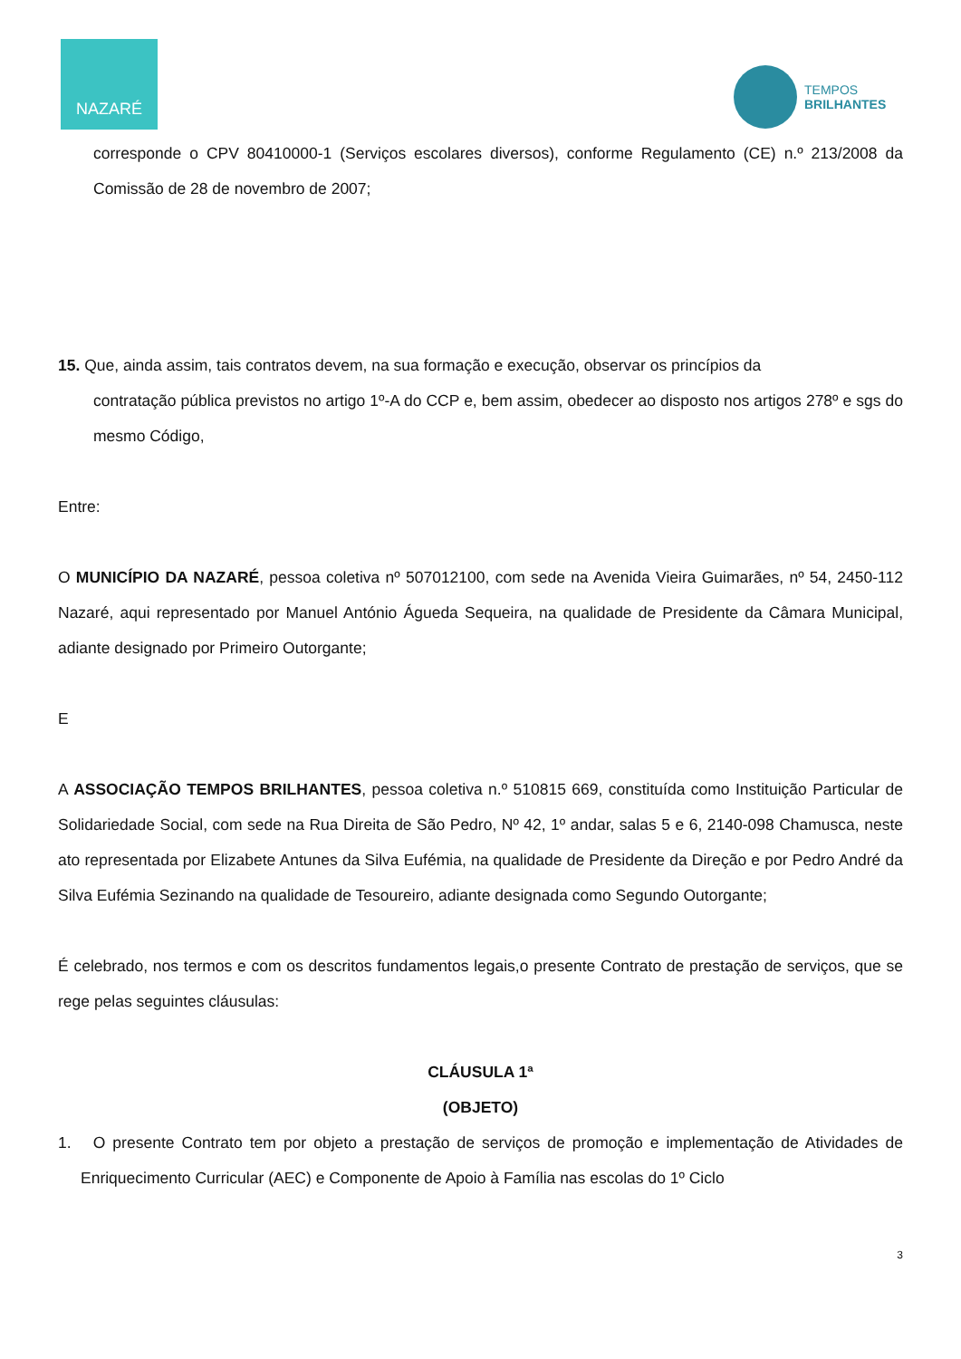NAZARÉ
TEMPOS
BRILHANTES
corresponde o CPV 80410000-1 (Serviços escolares diversos), conforme Regulamento (CE) n.º 213/2008 da Comissão de 28 de novembro de 2007;
15. Que, ainda assim, tais contratos devem, na sua formação e execução, observar os princípios da
contratação pública previstos no artigo 1º-A do CCP e, bem assim, obedecer ao disposto nos artigos 278º e sgs do mesmo Código,
Entre:
O MUNICÍPIO DA NAZARÉ, pessoa coletiva nº 507012100, com sede na Avenida Vieira Guimarães, nº 54, 2450-112 Nazaré, aqui representado por Manuel António Águeda Sequeira, na qualidade de Presidente da Câmara Municipal, adiante designado por Primeiro Outorgante;
E
A ASSOCIAÇÃO TEMPOS BRILHANTES, pessoa coletiva n.º 510815 669, constituída como Instituição Particular de Solidariedade Social, com sede na Rua Direita de São Pedro, Nº 42, 1º andar, salas 5 e 6, 2140-098 Chamusca, neste ato representada por Elizabete Antunes da Silva Eufémia, na qualidade de Presidente da Direção e por Pedro André da Silva Eufémia Sezinando na qualidade de Tesoureiro, adiante designada como Segundo Outorgante;
É celebrado, nos termos e com os descritos fundamentos legais,o presente Contrato de prestação de serviços, que se rege pelas seguintes cláusulas:
CLÁUSULA 1ª
(OBJETO)
1. O presente Contrato tem por objeto a prestação de serviços de promoção e implementação de Atividades de Enriquecimento Curricular (AEC) e Componente de Apoio à Família nas escolas do 1º Ciclo
3